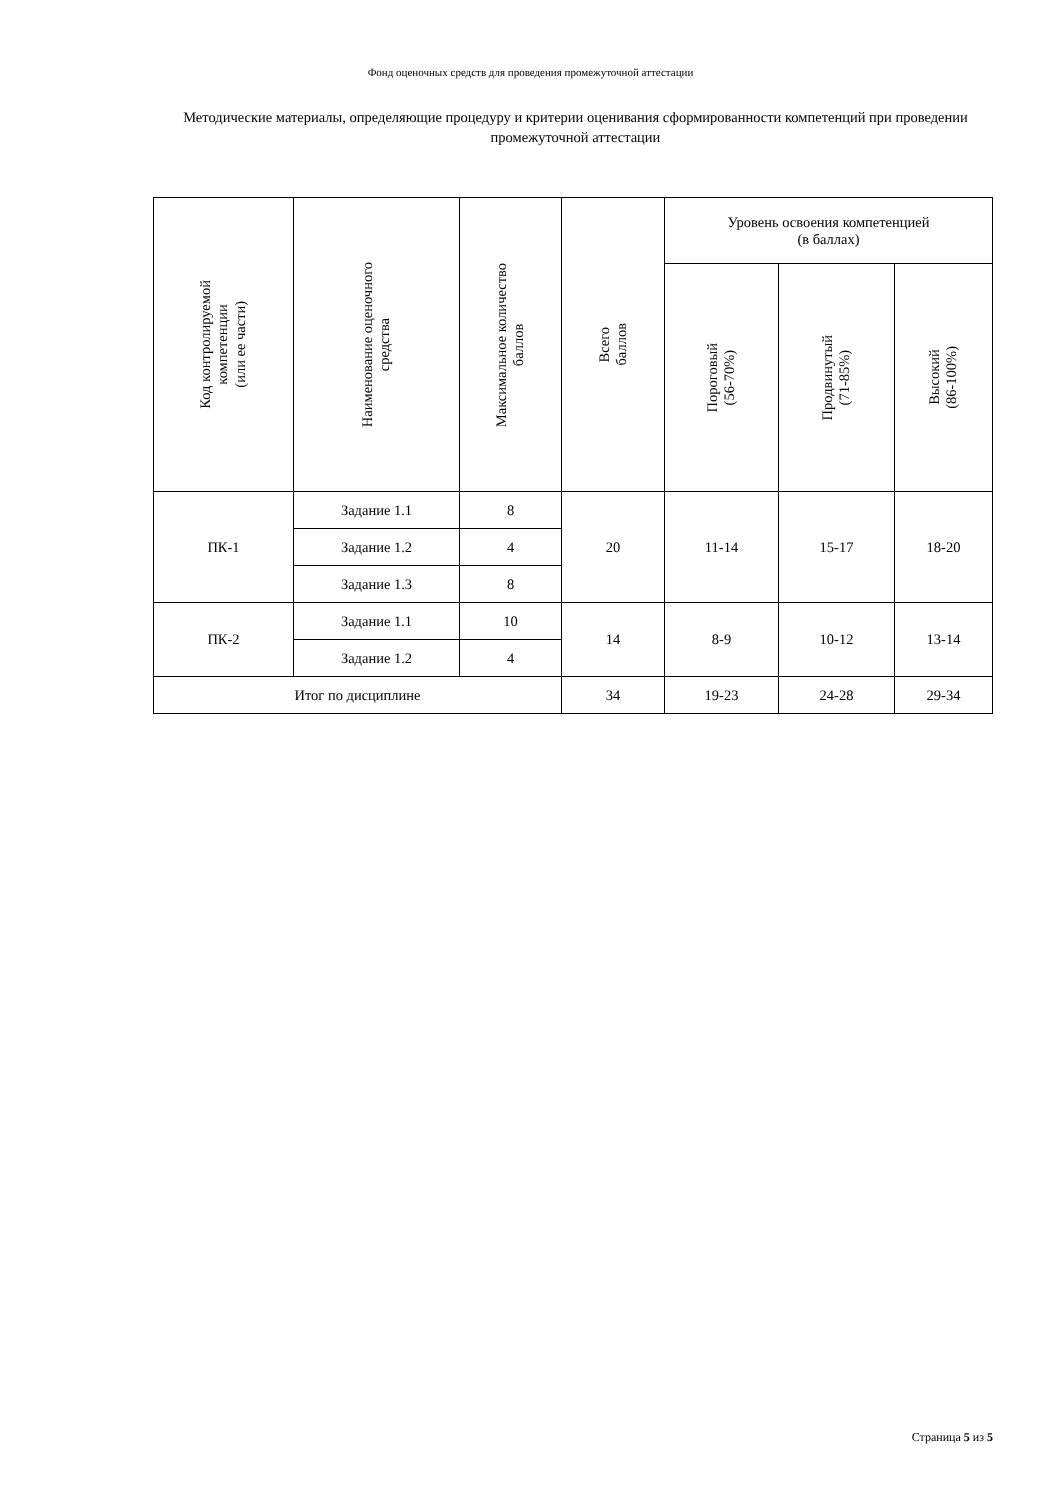Фонд оценочных средств для проведения промежуточной аттестации
Методические материалы, определяющие процедуру и критерии оценивания сформированности компетенций при проведении промежуточной аттестации
| Код контролируемой компетенции (или ее части) | Наименование оценочного средства | Максимальное количество баллов | Всего баллов | Уровень освоения компетенцией (в баллах) | | |
| --- | --- | --- | --- | --- | --- | --- |
| | | | | Пороговый (56-70%) | Продвинутый (71-85%) | Высокий (86-100%) |
| ПК-1 | Задание 1.1 | 8 | 20 | 11-14 | 15-17 | 18-20 |
| | Задание 1.2 | 4 | | | | |
| | Задание 1.3 | 8 | | | | |
| ПК-2 | Задание 1.1 | 10 | 14 | 8-9 | 10-12 | 13-14 |
| | Задание 1.2 | 4 | | | | |
| Итог по дисциплине | | | 34 | 19-23 | 24-28 | 29-34 |
Страница 5 из 5